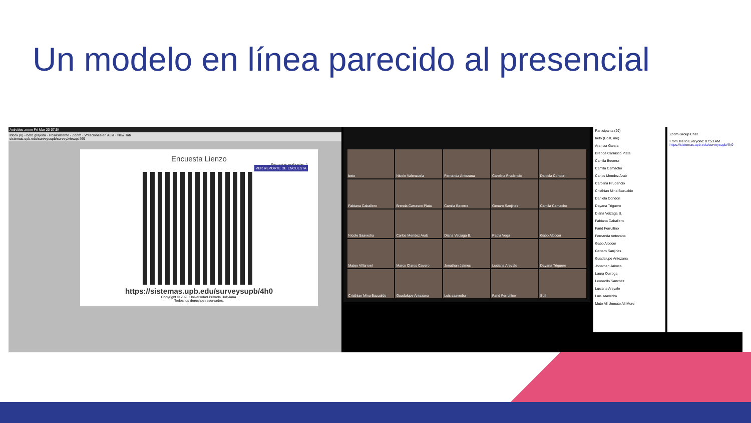Un modelo en línea parecido al presencial
Activities zoom Fri Mar 20 07:54
Inbox (8) - beto.grajeda · Posasistente - Zoom · Votaciones en Aula · New Tab
sistemas.upb.edu/surveysupb/survey/viewqr/469
Encuesta Lienzo
Encuestas realizadas: 1
VER REPORTE DE ENCUESTA
https://sistemas.upb.edu/surveysupb/4h0
Copyright © 2020 Universidad Privada Boliviana.
Todos los derechos reservados.
beto
Nicole Valenzuela
Fernanda Antezana
Carolina Prudencio
Daniela Condori
Fabiana Caballero
Brenda Carrasco Plata
Camila Becerra
Genaro Sanjines
Camila Camacho
Nicole Saavedra
Carlos Mendez Arab
Diana Veizaga B.
Paola Vega
Gabo Alcocer
Mateo Villarroel
Marco Claros Cavero
Jonathan Jaimes
Luciana Arevalo
Dayana Triguero
Cristhian Mina Bazualdo
Guadalupe Antezana
Luis saavedra
Farid Ferruifino
Sofi
Participants (29)
beto (Host, me)
Arantxa Garcia
Brenda Carrasco Plata
Camila Becerra
Camila Camacho
Carlos Mendez Arab
Carolina Prudencio
Cristhian Mina Bazualdo
Daniela Condori
Dayana Triguero
Diana Veizaga B.
Fabiana Caballero
Farid Ferruifino
Fernanda Antezana
Gabo Alcocer
Genaro Sanjines
Guadalupe Antezana
Jonathan Jaimes
Laura Quiroga
Leonardo Sanchez
Luciana Arevalo
Luis saavedra
Mute All Unmute All More
Zoom Group Chat
From Me to Everyone: 07:53 AM
https://sistemas.upb.edu/surveysupb/4h0